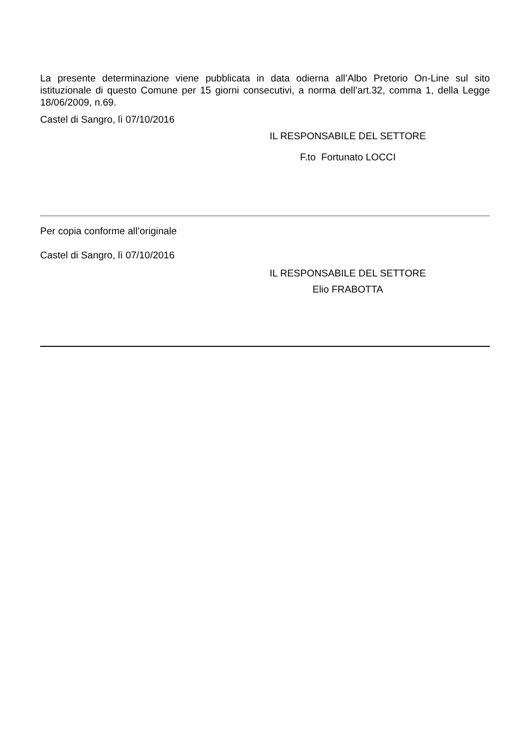La presente determinazione viene pubblicata in data odierna all’Albo Pretorio On-Line sul sito istituzionale di questo Comune per 15 giorni consecutivi, a norma dell’art.32, comma 1, della Legge 18/06/2009, n.69.
Castel di Sangro, lì 07/10/2016
IL RESPONSABILE DEL SETTORE
F.to Fortunato LOCCI
Per copia conforme all’originale
Castel di Sangro, lì 07/10/2016
IL RESPONSABILE DEL SETTORE
Elio FRABOTTA